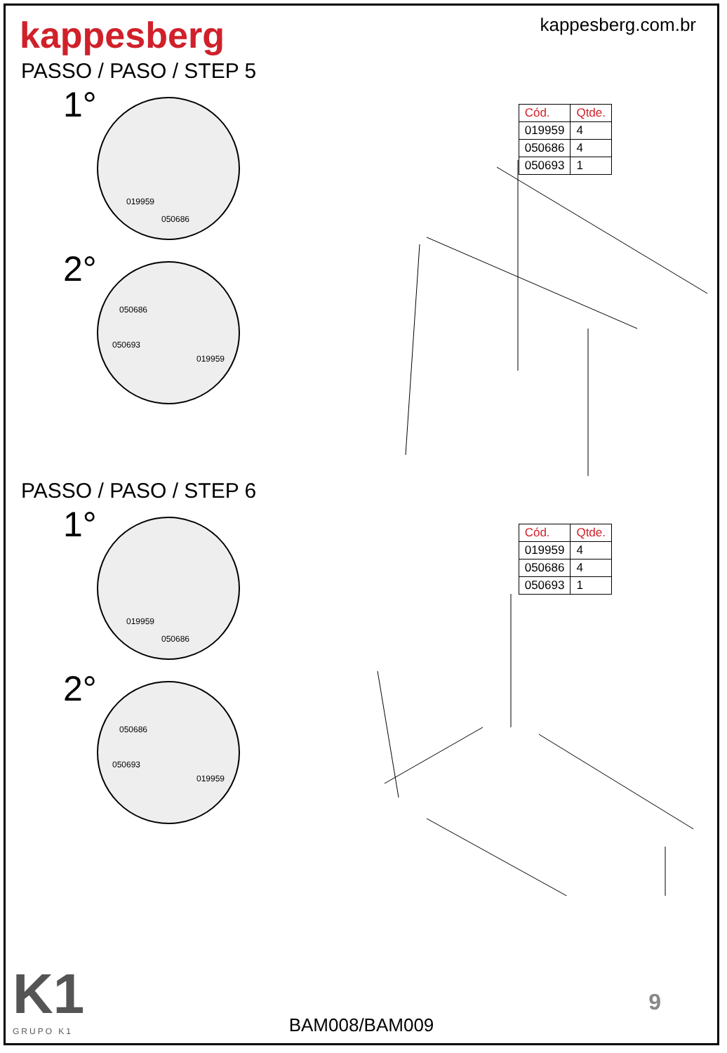kappesberg
kappesberg.com.br
PASSO / PASO / STEP 5
1°
019959
050686
2°
050686
050693
019959
| Cód. | Qtde. |
| --- | --- |
| 019959 | 4 |
| 050686 | 4 |
| 050693 | 1 |
PASSO / PASO / STEP 6
1°
019959
050686
2°
050686
050693
019959
| Cód. | Qtde. |
| --- | --- |
| 019959 | 4 |
| 050686 | 4 |
| 050693 | 1 |
K1
GRUPO K1
BAM008/BAM009
9